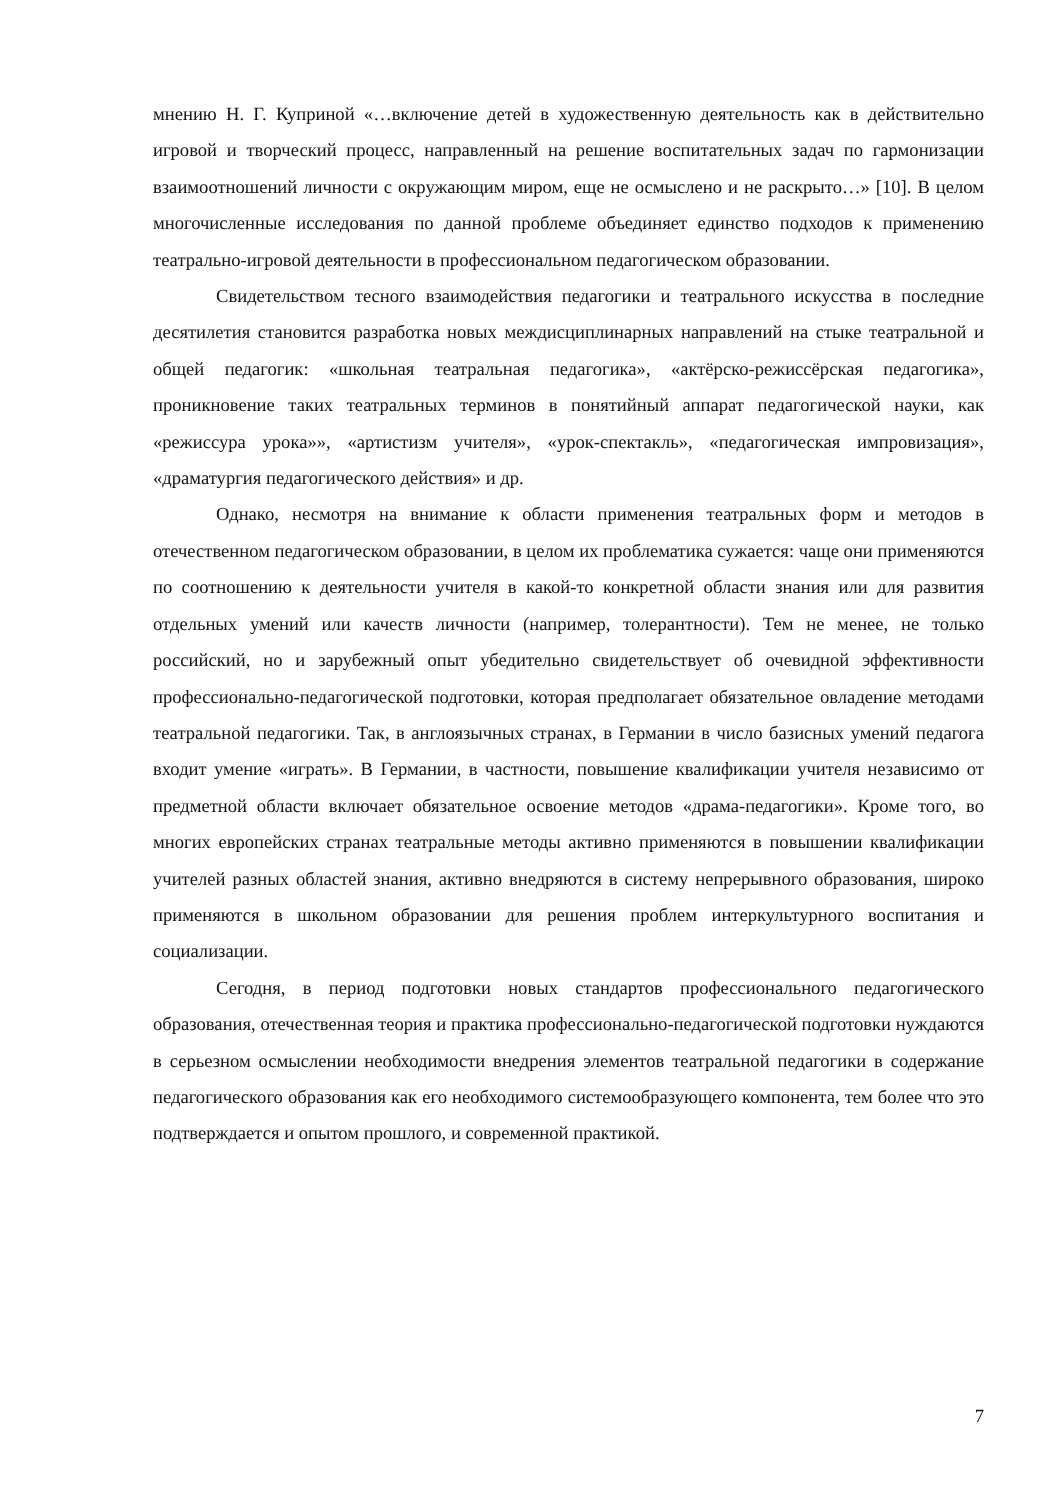мнению Н. Г. Куприной «…включение детей в художественную деятельность как в действительно игровой и творческий процесс, направленный на решение воспитательных задач по гармонизации взаимоотношений личности с окружающим миром, еще не осмыслено и не раскрыто…» [10]. В целом многочисленные исследования по данной проблеме объединяет единство подходов к применению театрально-игровой деятельности в профессиональном педагогическом образовании.
Свидетельством тесного взаимодействия педагогики и театрального искусства в последние десятилетия становится разработка новых междисциплинарных направлений на стыке театральной и общей педагогик: «школьная театральная педагогика», «актёрско-режиссёрская педагогика», проникновение таких театральных терминов в понятийный аппарат педагогической науки, как «режиссура урока»», «артистизм учителя», «урок-спектакль», «педагогическая импровизация», «драматургия педагогического действия» и др.
Однако, несмотря на внимание к области применения театральных форм и методов в отечественном педагогическом образовании, в целом их проблематика сужается: чаще они применяются по соотношению к деятельности учителя в какой-то конкретной области знания или для развития отдельных умений или качеств личности (например, толерантности). Тем не менее, не только российский, но и зарубежный опыт убедительно свидетельствует об очевидной эффективности профессионально-педагогической подготовки, которая предполагает обязательное овладение методами театральной педагогики. Так, в англоязычных странах, в Германии в число базисных умений педагога входит умение «играть». В Германии, в частности, повышение квалификации учителя независимо от предметной области включает обязательное освоение методов «драма-педагогики». Кроме того, во многих европейских странах театральные методы активно применяются в повышении квалификации учителей разных областей знания, активно внедряются в систему непрерывного образования, широко применяются в школьном образовании для решения проблем интеркультурного воспитания и социализации.
Сегодня, в период подготовки новых стандартов профессионального педагогического образования, отечественная теория и практика профессионально-педагогической подготовки нуждаются в серьезном осмыслении необходимости внедрения элементов театральной педагогики в содержание педагогического образования как его необходимого системообразующего компонента, тем более что это подтверждается и опытом прошлого, и современной практикой.
7